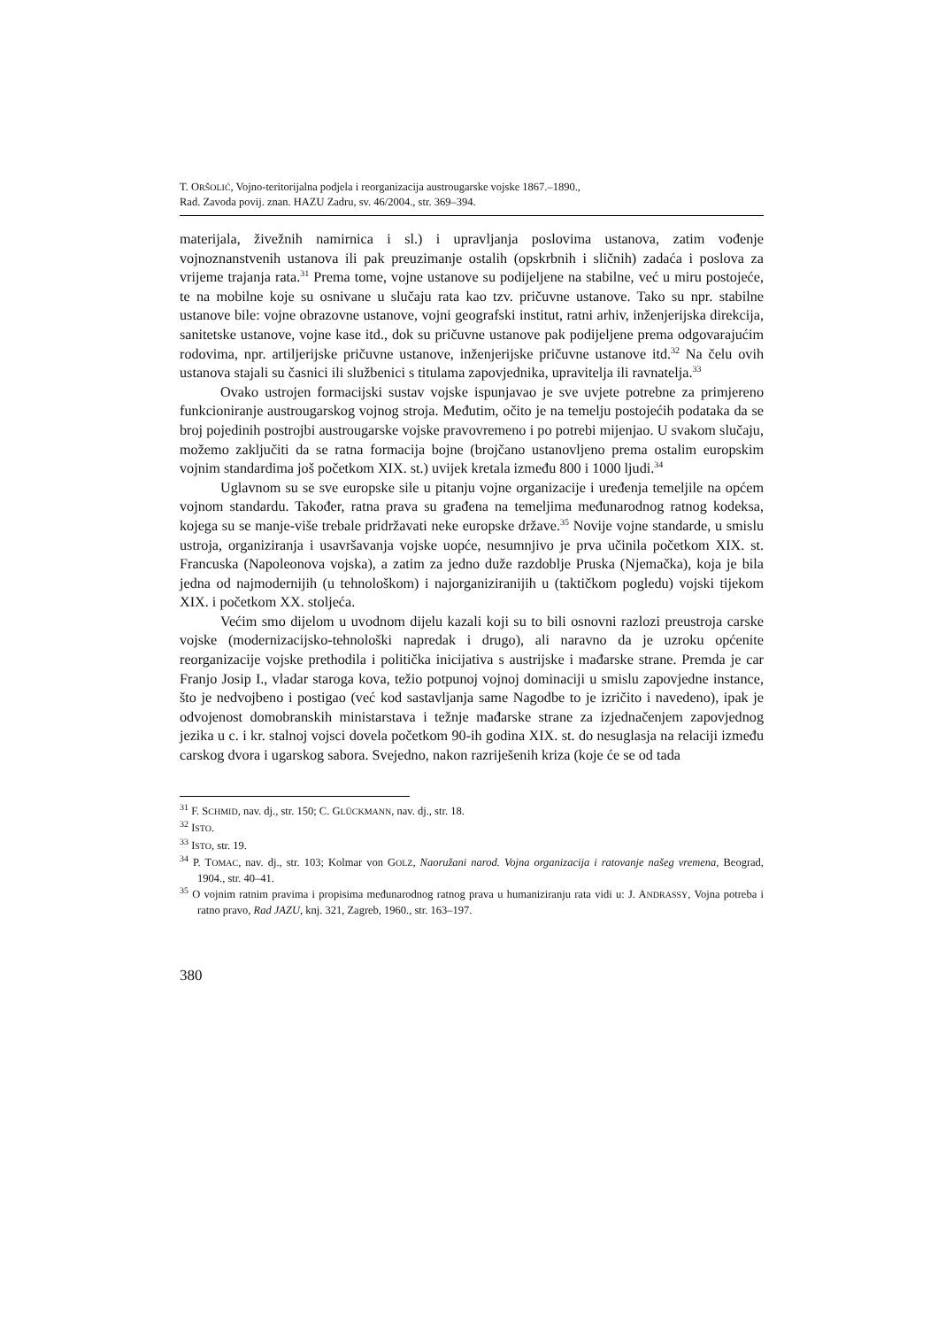T. ORŠOLIĆ, Vojno-teritorijalna podjela i reorganizacija austrougarske vojske 1867.–1890.,
Rad. Zavoda povij. znan. HAZU Zadru, sv. 46/2004., str. 369–394.
materijala, živežnih namirnica i sl.) i upravljanja poslovima ustanova, zatim vođenje vojnoznanstvenih ustanova ili pak preuzimanje ostalih (opskrbnih i sličnih) zadaća i poslova za vrijeme trajanja rata.<sup>31</sup> Prema tome, vojne ustanove su podijeljene na stabilne, već u miru postojeće, te na mobilne koje su osnivane u slučaju rata kao tzv. pričuvne ustanove. Tako su npr. stabilne ustanove bile: vojne obrazovne ustanove, vojni geografski institut, ratni arhiv, inženjerijska direkcija, sanitetske ustanove, vojne kase itd., dok su pričuvne ustanove pak podijeljene prema odgovarajućim rodovima, npr. artiljerijske pričuvne ustanove, inženjerijske pričuvne ustanove itd.<sup>32</sup> Na čelu ovih ustanova stajali su časnici ili službenici s titulama zapovjednika, upravitelja ili ravnatelja.<sup>33</sup>
Ovako ustrojen formacijski sustav vojske ispunjavao je sve uvjete potrebne za primjereno funkcioniranje austrougarskog vojnog stroja. Međutim, očito je na temelju postojećih podataka da se broj pojedinih postrojbi austrougarske vojske pravovremeno i po potrebi mijenjao. U svakom slučaju, možemo zaključiti da se ratna formacija bojne (brojčano ustanovljeno prema ostalim europskim vojnim standardima još početkom XIX. st.) uvijek kretala između 800 i 1000 ljudi.<sup>34</sup>
Uglavnom su se sve europske sile u pitanju vojne organizacije i uređenja temeljile na općem vojnom standardu. Također, ratna prava su građena na temeljima međunarodnog ratnog kodeksa, kojega su se manje-više trebale pridržavati neke europske države.<sup>35</sup> Novije vojne standarde, u smislu ustroja, organiziranja i usavršavanja vojske uopće, nesumnjivo je prva učinila početkom XIX. st. Francuska (Napoleonova vojska), a zatim za jedno duže razdoblje Pruska (Njemačka), koja je bila jedna od najmodernijih (u tehnološkom) i najorganiziranijih u (taktičkom pogledu) vojski tijekom XIX. i početkom XX. stoljeća.
Većim smo dijelom u uvodnom dijelu kazali koji su to bili osnovni razlozi preustroja carske vojske (modernizacijsko-tehnološki napredak i drugo), ali naravno da je uzroku općenite reorganizacije vojske prethodila i politička inicijativa s austrijske i mađarske strane. Premda je car Franjo Josip I., vladar staroga kova, težio potpunoj vojnoj dominaciji u smislu zapovjedne instance, što je nedvojbeno i postigao (već kod sastavljanja same Nagodbe to je izričito i navedeno), ipak je odvojenost domobranskih ministarstava i težnje mađarske strane za izjednačenjem zapovjednog jezika u c. i kr. stalnoj vojsci dovela početkom 90-ih godina XIX. st. do nesuglasja na relaciji između carskog dvora i ugarskog sabora. Svejedno, nakon razriješenih kriza (koje će se od tada
<sup>31</sup> F. SCHMID, nav. dj., str. 150; C. GLÜCKMANN, nav. dj., str. 18.
<sup>32</sup> ISTO.
<sup>33</sup> ISTO, str. 19.
<sup>34</sup> P. TOMAC, nav. dj., str. 103; Kolmar von GOLZ, Naoružani narod. Vojna organizacija i ratovanje našeg vremena, Beograd, 1904., str. 40–41.
<sup>35</sup> O vojnim ratnim pravima i propisima međunarodnog ratnog prava u humaniziranju rata vidi u: J. ANDRASSY, Vojna potreba i ratno pravo, Rad JAZU, knj. 321, Zagreb, 1960., str. 163–197.
380